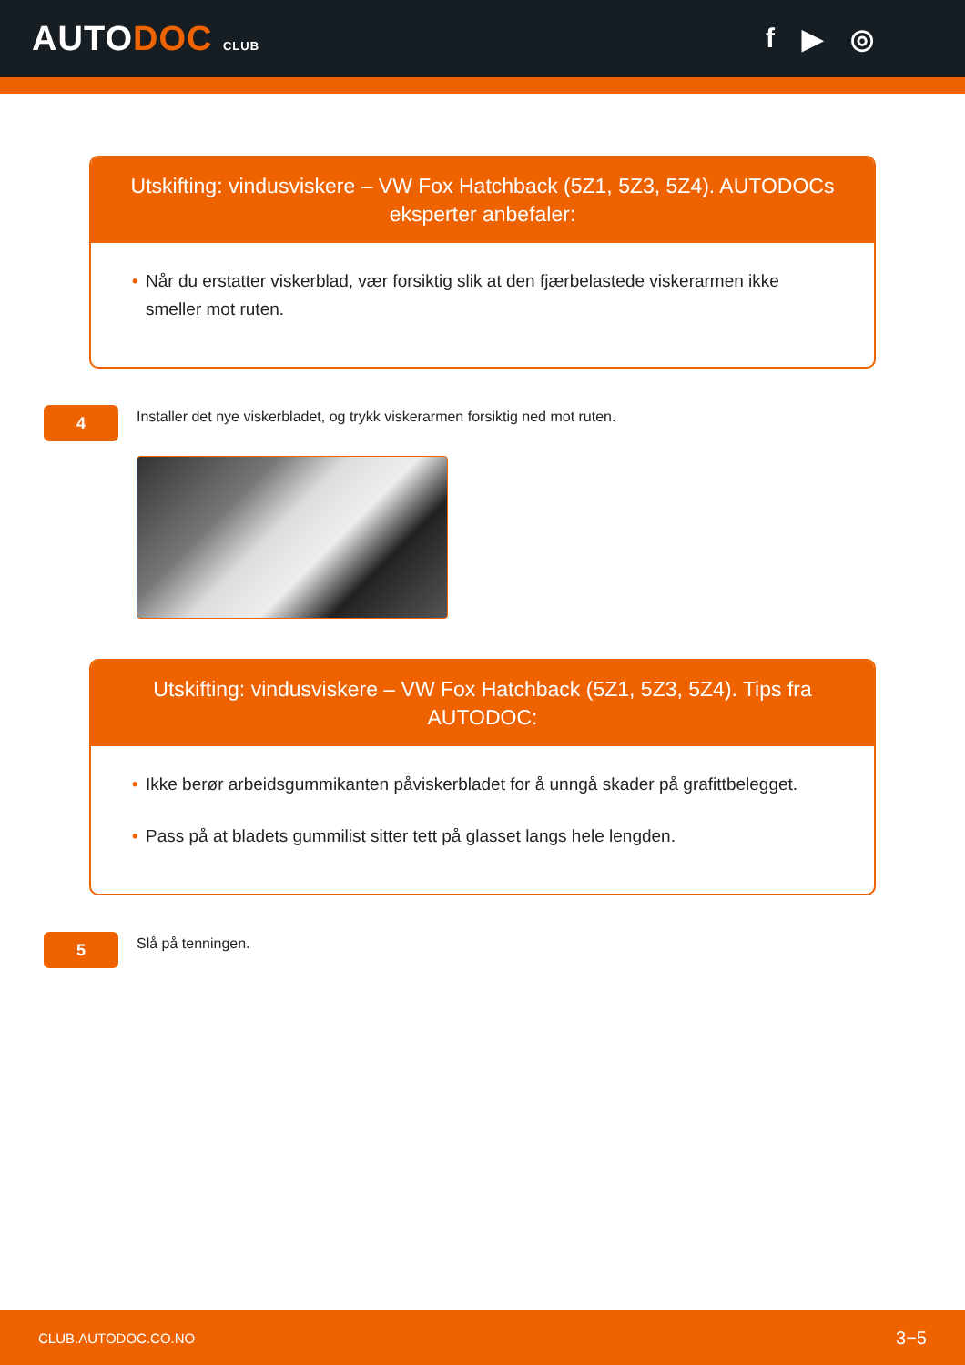AUTODOC CLUB
f ▶ ◎
Utskifting: vindusviskere – VW Fox Hatchback (5Z1, 5Z3, 5Z4). AUTODOCs eksperter anbefaler:
• Når du erstatter viskerblad, vær forsiktig slik at den fjærbelastede viskerarmen ikke smeller mot ruten.
4
Installer det nye viskerbladet, og trykk viskerarmen forsiktig ned mot ruten.
Utskifting: vindusviskere – VW Fox Hatchback (5Z1, 5Z3, 5Z4). Tips fra AUTODOC:
• Ikke berør arbeidsgummikanten påviskerbladet for å unngå skader på grafittbelegget.
• Pass på at bladets gummilist sitter tett på glasset langs hele lengden.
5
Slå på tenningen.
CLUB.AUTODOC.CO.NO 3−5